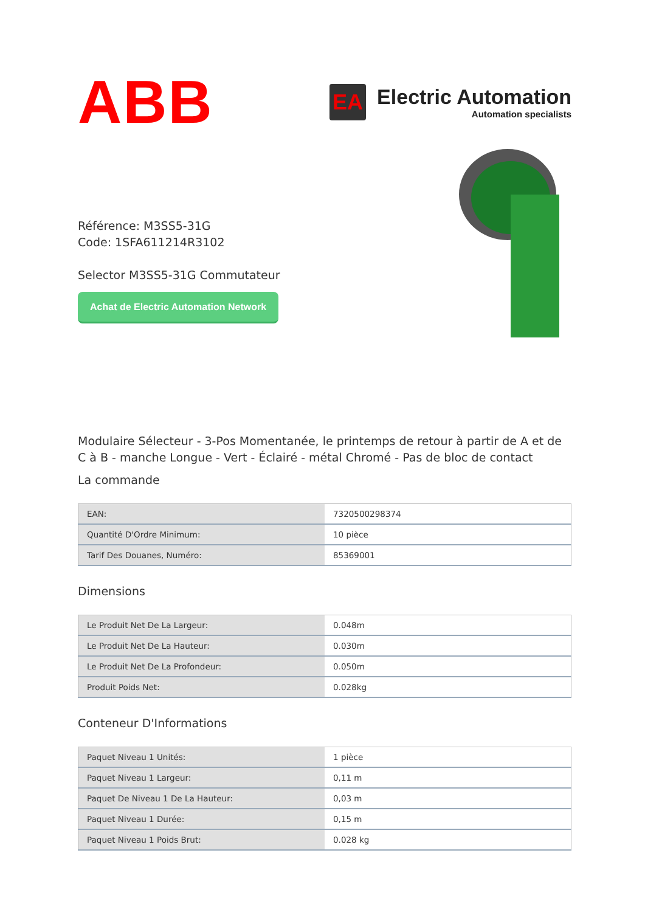ABB
EA
Electric Automation
Automation specialists
Référence: M3SS5-31G
Code: 1SFA611214R3102
Selector M3SS5-31G Commutateur
Achat de Electric Automation Network
Modulaire Sélecteur - 3-Pos Momentanée, le printemps de retour à partir de A et de C à B - manche Longue - Vert - Éclairé - métal Chromé - Pas de bloc de contact
La commande
| EAN: | 7320500298374 |
| Quantité D'Ordre Minimum: | 10 pièce |
| Tarif Des Douanes, Numéro: | 85369001 |
Dimensions
| Le Produit Net De La Largeur: | 0.048m |
| Le Produit Net De La Hauteur: | 0.030m |
| Le Produit Net De La Profondeur: | 0.050m |
| Produit Poids Net: | 0.028kg |
Conteneur D'Informations
| Paquet Niveau 1 Unités: | 1 pièce |
| Paquet Niveau 1 Largeur: | 0,11 m |
| Paquet De Niveau 1 De La Hauteur: | 0,03 m |
| Paquet Niveau 1 Durée: | 0,15 m |
| Paquet Niveau 1 Poids Brut: | 0.028 kg |